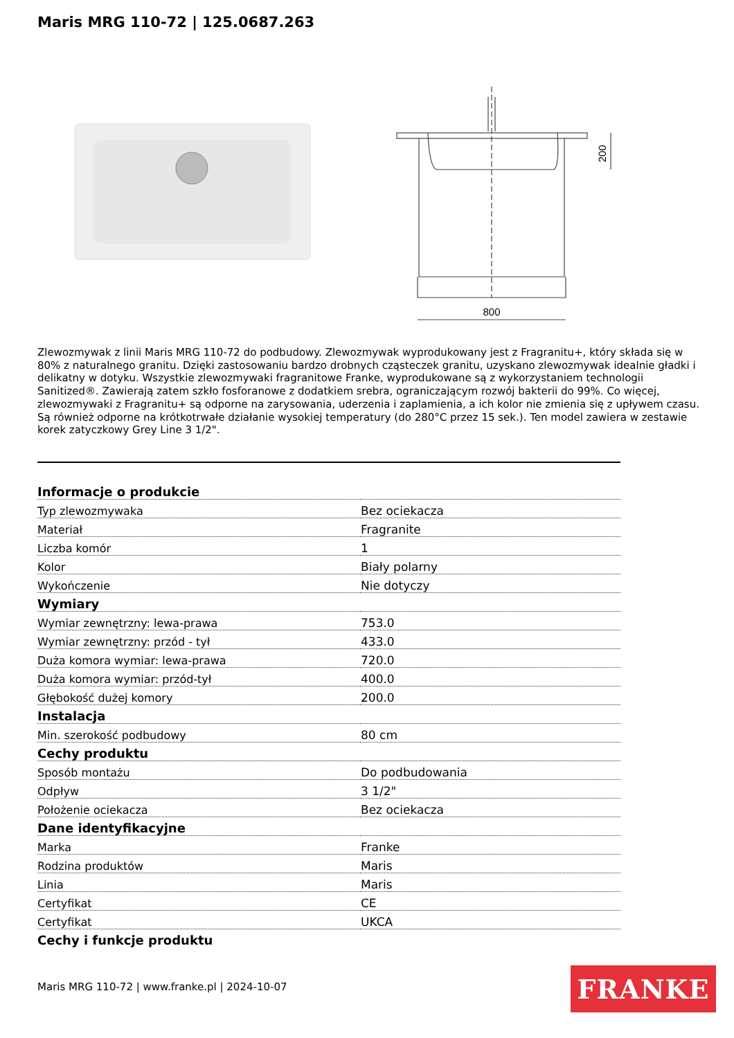Maris MRG 110-72 | 125.0687.263
800
200
Zlewozmywak z linii Maris MRG 110-72 do podbudowy. Zlewozmywak wyprodukowany jest z Fragranitu+, który składa się w 80% z naturalnego granitu. Dzięki zastosowaniu bardzo drobnych cząsteczek granitu, uzyskano zlewozmywak idealnie gładki i delikatny w dotyku. Wszystkie zlewozmywaki fragranitowe Franke, wyprodukowane są z wykorzystaniem technologii Sanitized®. Zawierają zatem szkło fosforanowe z dodatkiem srebra, ograniczającym rozwój bakterii do 99%. Co więcej, zlewozmywaki z Fragranitu+ są odporne na zarysowania, uderzenia i zaplamienia, a ich kolor nie zmienia się z upływem czasu. Są również odporne na krótkotrwałe działanie wysokiej temperatury (do 280°C przez 15 sek.). Ten model zawiera w zestawie korek zatyczkowy Grey Line 3 1/2".
| Informacje o produkcie | |
| --- | --- |
| Typ zlewozmywaka | Bez ociekacza |
| Materiał | Fragranite |
| Liczba komór | 1 |
| Kolor | Biały polarny |
| Wykończenie | Nie dotyczy |
| Wymiary | |
| Wymiar zewnętrzny: lewa-prawa | 753.0 |
| Wymiar zewnętrzny: przód - tył | 433.0 |
| Duża komora wymiar: lewa-prawa | 720.0 |
| Duża komora wymiar: przód-tył | 400.0 |
| Głębokość dużej komory | 200.0 |
| Instalacja | |
| Min. szerokość podbudowy | 80 cm |
| Cechy produktu | |
| Sposób montażu | Do podbudowania |
| Odpływ | 3 1/2" |
| Położenie ociekacza | Bez ociekacza |
| Dane identyfikacyjne | |
| Marka | Franke |
| Rodzina produktów | Maris |
| Linia | Maris |
| Certyfikat | CE |
| Certyfikat | UKCA |
| Cechy i funkcje produktu | |
Maris MRG 110-72 | www.franke.pl | 2024-10-07
FRANKE